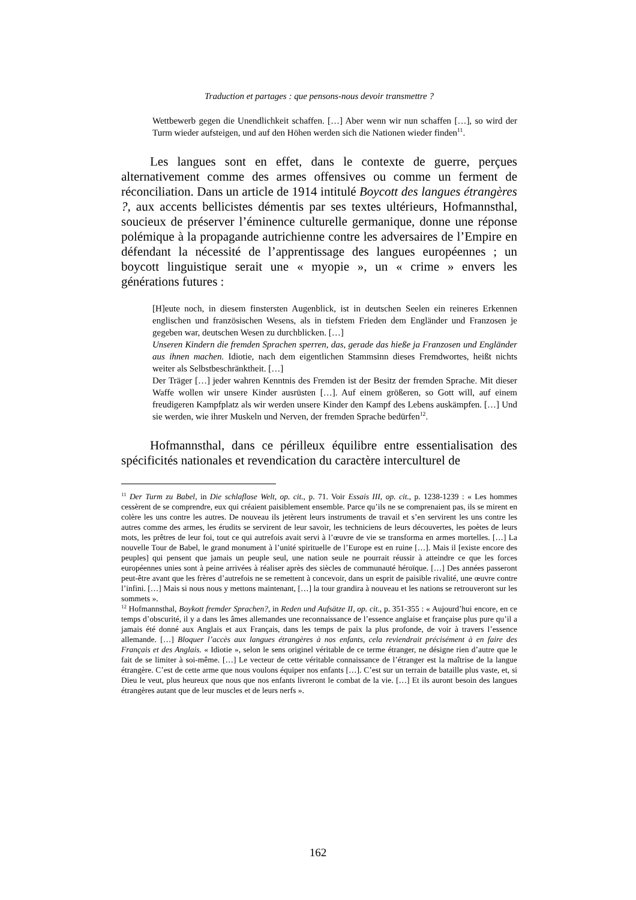Traduction et partages : que pensons-nous devoir transmettre ?
Wettbewerb gegen die Unendlichkeit schaffen. […] Aber wenn wir nun schaffen […], so wird der Turm wieder aufsteigen, und auf den Höhen werden sich die Nationen wieder finden<sup>11</sup>.
Les langues sont en effet, dans le contexte de guerre, perçues alternativement comme des armes offensives ou comme un ferment de réconciliation. Dans un article de 1914 intitulé Boycott des langues étrangères ?, aux accents bellicistes démentis par ses textes ultérieurs, Hofmannsthal, soucieux de préserver l’éminence culturelle germanique, donne une réponse polémique à la propagande autrichienne contre les adversaires de l’Empire en défendant la nécessité de l’apprentissage des langues européennes ; un boycott linguistique serait une « myopie », un « crime » envers les générations futures :
[H]eute noch, in diesem finstersten Augenblick, ist in deutschen Seelen ein reineres Erkennen englischen und französischen Wesens, als in tiefstem Frieden dem Engländer und Franzosen je gegeben war, deutschen Wesen zu durchblicken. […]
Unseren Kindern die fremden Sprachen sperren, das, gerade das hieße ja Franzosen und Engländer aus ihnen machen. Idiotie, nach dem eigentlichen Stammsinn dieses Fremdwortes, heißt nichts weiter als Selbstbeschränktheit. […]
Der Träger […] jeder wahren Kenntnis des Fremden ist der Besitz der fremden Sprache. Mit dieser Waffe wollen wir unsere Kinder ausrüsten […]. Auf einem größeren, so Gott will, auf einem freudigeren Kampfplatz als wir werden unsere Kinder den Kampf des Lebens auskämpfen. […] Und sie werden, wie ihrer Muskeln und Nerven, der fremden Sprache bedürfen<sup>12</sup>.
Hofmannsthal, dans ce périlleux équilibre entre essentialisation des spécificités nationales et revendication du caractère interculturel de
<sup>11</sup> Der Turm zu Babel, in Die schlaflose Welt, op. cit., p. 71. Voir Essais III, op. cit., p. 1238-1239 : « Les hommes cessèrent de se comprendre, eux qui créaient paisiblement ensemble. Parce qu’ils ne se comprenaient pas, ils se mirent en colère les uns contre les autres. De nouveau ils jetèrent leurs instruments de travail et s’en servirent les uns contre les autres comme des armes, les érudits se servirent de leur savoir, les techniciens de leurs découvertes, les poètes de leurs mots, les prêtres de leur foi, tout ce qui autrefois avait servi à l’œuvre de vie se transforma en armes mortelles. […] La nouvelle Tour de Babel, le grand monument à l’unité spirituelle de l’Europe est en ruine […]. Mais il [existe encore des peuples] qui pensent que jamais un peuple seul, une nation seule ne pourrait réussir à atteindre ce que les forces européennes unies sont à peine arrivées à réaliser après des siècles de communauté héroïque. […] Des années passeront peut-être avant que les frères d’autrefois ne se remettent à concevoir, dans un esprit de paisible rivalité, une œuvre contre l’infini. […] Mais si nous nous y mettons maintenant, […] la tour grandira à nouveau et les nations se retrouveront sur les sommets ».
<sup>12</sup> Hofmannsthal, Boykott fremder Sprachen?, in Reden und Aufsätze II, op. cit., p. 351-355 : « Aujourd’hui encore, en ce temps d’obscurité, il y a dans les âmes allemandes une reconnaissance de l’essence anglaise et française plus pure qu’il a jamais été donné aux Anglais et aux Français, dans les temps de paix la plus profonde, de voir à travers l’essence allemande. […] Bloquer l’accès aux langues étrangères à nos enfants, cela reviendrait précisément à en faire des Français et des Anglais. « Idiotie », selon le sens originel véritable de ce terme étranger, ne désigne rien d’autre que le fait de se limiter à soi-même. […] Le vecteur de cette véritable connaissance de l’étranger est la maîtrise de la langue étrangère. C’est de cette arme que nous voulons équiper nos enfants […]. C’est sur un terrain de bataille plus vaste, et, si Dieu le veut, plus heureux que nous que nos enfants livreront le combat de la vie. […] Et ils auront besoin des langues étrangères autant que de leur muscles et de leurs nerfs ».
162